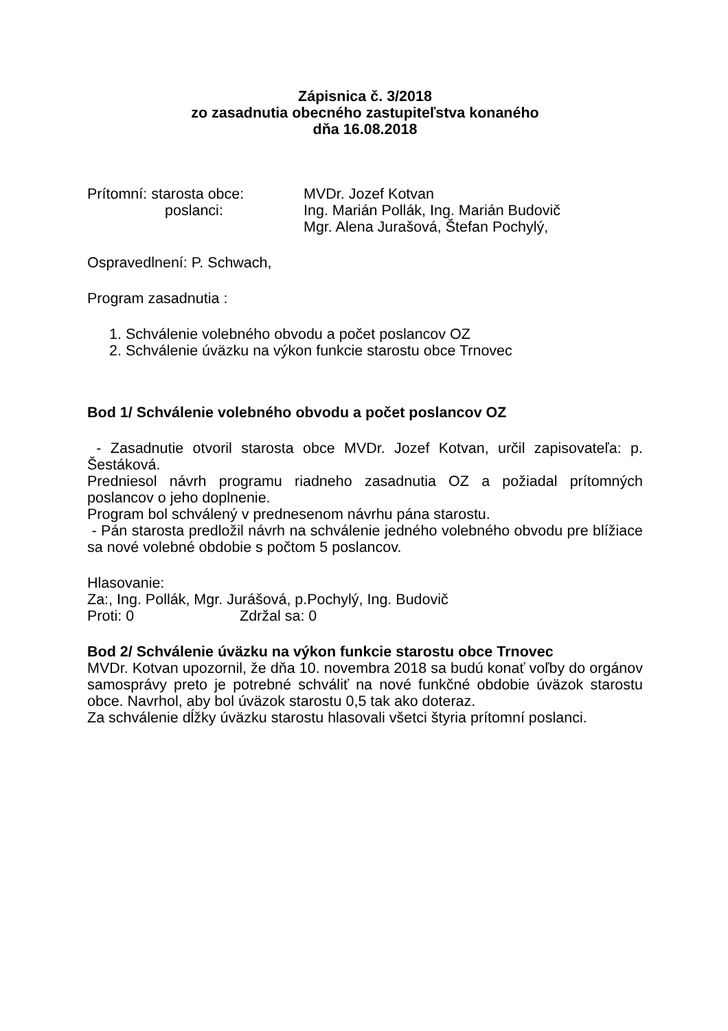Zápisnica č. 3/2018
zo zasadnutia obecného zastupiteľstva konaného
dňa 16.08.2018
Prítomní: starosta obce: MVDr. Jozef Kotvan
poslanci: Ing. Marián Pollák, Ing. Marián Budovič
Mgr. Alena Jurašová, Štefan Pochylý,
Ospravedlnení: P. Schwach,
Program zasadnutia :
1. Schválenie volebného obvodu a počet poslancov OZ
2. Schválenie úväzku na výkon funkcie starostu obce Trnovec
Bod 1/ Schválenie volebného obvodu a počet poslancov OZ
- Zasadnutie otvoril starosta obce MVDr. Jozef Kotvan, určil zapisovateľa: p. Šestáková.
Predniesol návrh programu riadneho zasadnutia OZ a požiadal prítomných poslancov o jeho doplnenie.
Program bol schválený v prednesenom návrhu pána starostu.
- Pán starosta predložil návrh na schválenie jedného volebného obvodu pre blížiace sa nové volebné obdobie s počtom 5 poslancov.
Hlasovanie:
Za:, Ing. Pollák, Mgr. Jurášová, p.Pochylý, Ing. Budovič
Proti: 0 Zdržal sa: 0
Bod 2/ Schválenie úväzku na výkon funkcie starostu obce Trnovec
MVDr. Kotvan upozornil, že dňa 10. novembra 2018 sa budú konať voľby do orgánov samosprávy preto je potrebné schváliť na nové funkčné obdobie úväzok starostu obce. Navrhol, aby bol úväzok starostu 0,5 tak ako doteraz.
Za schválenie dĺžky úväzku starostu hlasovali všetci štyria prítomní poslanci.